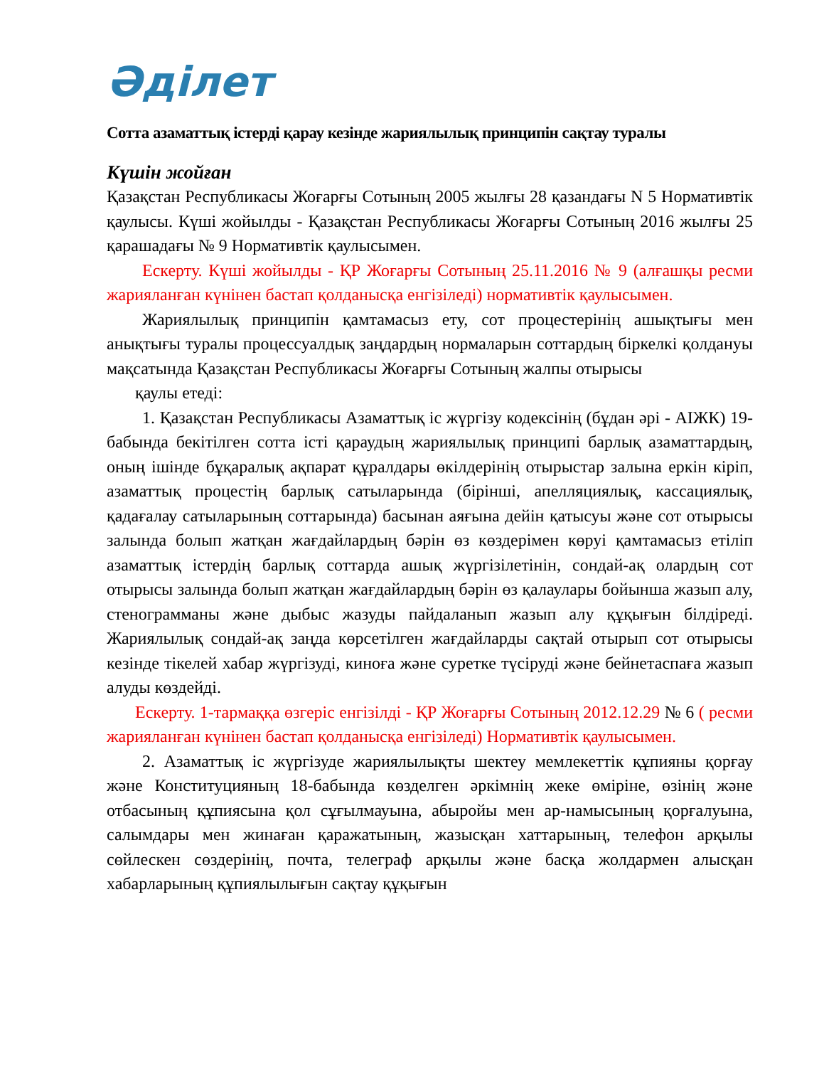Әділет
Сотта азаматтық істерді қарау кезінде жариялылық принципін сақтау туралы
Күшін жойған
Қазақстан Республикасы Жоғарғы Сотының 2005 жылғы 28 қазандағы N 5 Нормативтік қаулысы. Күші жойылды - Қазақстан Республикасы Жоғарғы Сотының 2016 жылғы 25 қарашадағы № 9 Нормативтік қаулысымен.
Ескерту. Күші жойылды - ҚР Жоғарғы Сотының 25.11.2016 № 9 (алғашқы ресми жарияланған күнінен бастап қолданысқа енгізіледі) нормативтік қаулысымен.
Жариялылық принципін қамтамасыз ету, сот процестерінің ашықтығы мен анықтығы туралы процессуалдық заңдардың нормаларын соттардың біркелкі қолдануы мақсатында Қазақстан Республикасы Жоғарғы Сотының жалпы отырысы
қаулы етеді:
1. Қазақстан Республикасы Азаматтық іс жүргізу кодексінің (бұдан әрі - АІЖК) 19-бабында бекітілген сотта істі қараудың жариялылық принципі барлық азаматтардың, оның ішінде бұқаралық ақпарат құралдары өкілдерінің отырыстар залына еркін кіріп, азаматтық процестің барлық сатыларында (бірінші, апелляциялық, кассациялық, қадағалау сатыларының соттарында) басынан аяғына дейін қатысуы және сот отырысы залында болып жатқан жағдайлардың бәрін өз көздерімен көруі қамтамасыз етіліп азаматтық істердің барлық соттарда ашық жүргізілетінін, сондай-ақ олардың сот отырысы залында болып жатқан жағдайлардың бәрін өз қалаулары бойынша жазып алу, стенограмманы және дыбыс жазуды пайдаланып жазып алу құқығын білдіреді. Жариялылық сондай-ақ заңда көрсетілген жағдайларды сақтай отырып сот отырысы кезінде тікелей хабар жүргізуді, киноға және суретке түсіруді және бейнетаспаға жазып алуды көздейді.
Ескерту. 1-тармаққа өзгеріс енгізілді - ҚР Жоғарғы Сотының 2012.12.29 № 6 ( ресми жарияланған күнінен бастап қолданысқа енгізіледі) Нормативтік қаулысымен.
2. Азаматтық іс жүргізуде жариялылықты шектеу мемлекеттік құпияны қорғау және Конституцияның 18-бабында көзделген әркімнің жеке өміріне, өзінің және отбасының құпиясына қол сұғылмауына, абыройы мен ар-намысының қорғалуына, салымдары мен жинаған қаражатының, жазысқан хаттарының, телефон арқылы сөйлескен сөздерінің, почта, телеграф арқылы және басқа жолдармен алысқан хабарларының құпиялылығын сақтау құқығын